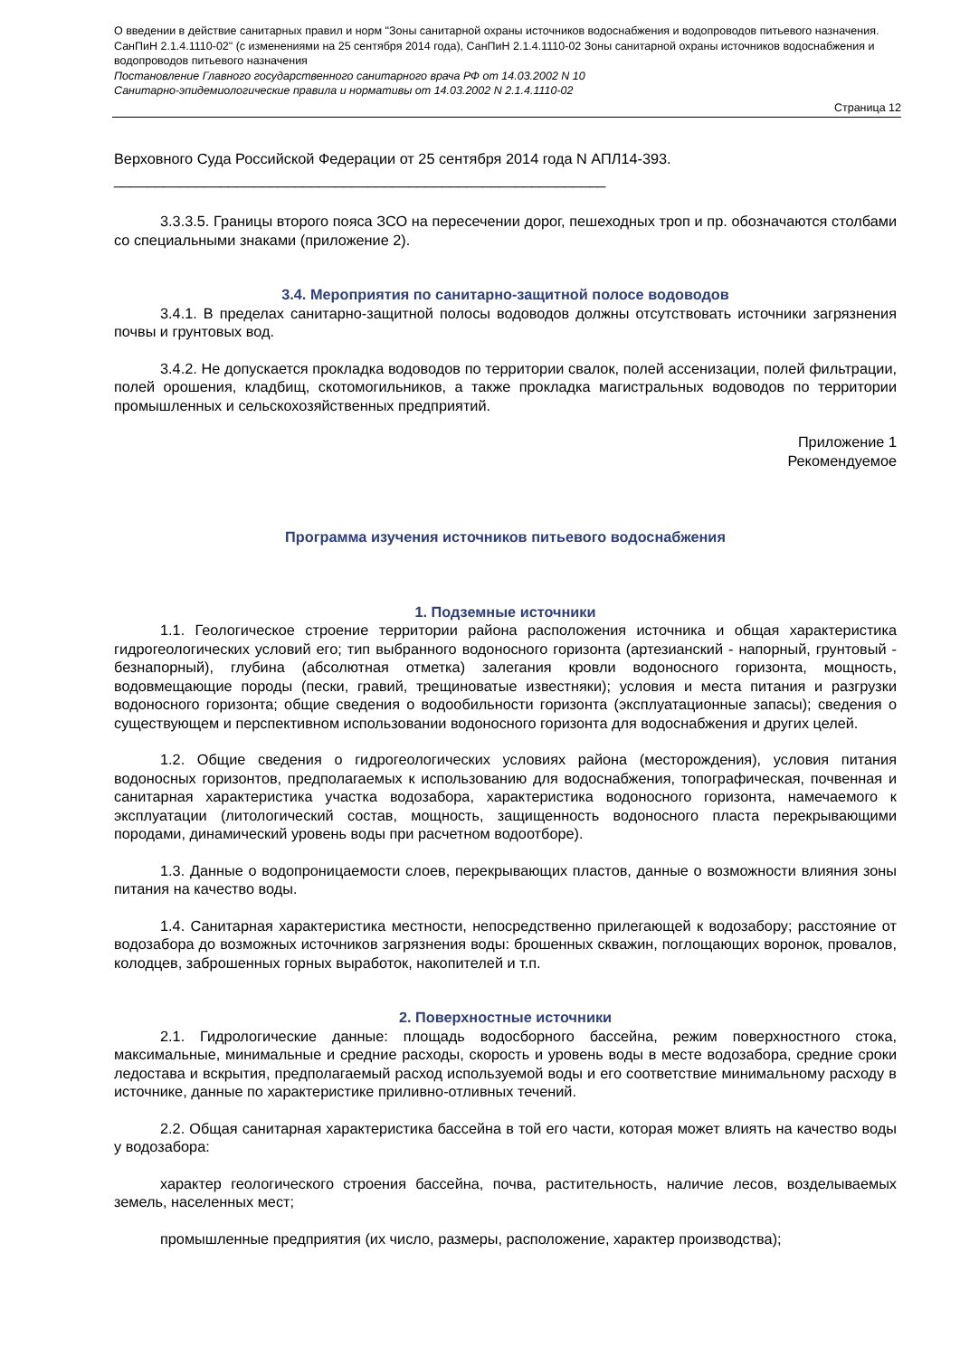О введении в действие санитарных правил и норм "Зоны санитарной охраны источников водоснабжения и водопроводов питьевого назначения. СанПиН 2.1.4.1110-02" (с изменениями на 25 сентября 2014 года), СанПиН 2.1.4.1110-02 Зоны санитарной охраны источников водоснабжения и водопроводов питьевого назначения
Постановление Главного государственного санитарного врача РФ от 14.03.2002 N 10
Санитарно-эпидемиологические правила и нормативы от 14.03.2002 N 2.1.4.1110-02
Страница 12
Верховного Суда Российской Федерации от 25 сентября 2014 года N АПЛ14-393.
____________________________________________________________
3.3.3.5. Границы второго пояса ЗСО на пересечении дорог, пешеходных троп и пр. обозначаются столбами со специальными знаками (приложение 2).
3.4. Мероприятия по санитарно-защитной полосе водоводов
3.4.1. В пределах санитарно-защитной полосы водоводов должны отсутствовать источники загрязнения почвы и грунтовых вод.
3.4.2. Не допускается прокладка водоводов по территории свалок, полей ассенизации, полей фильтрации, полей орошения, кладбищ, скотомогильников, а также прокладка магистральных водоводов по территории промышленных и сельскохозяйственных предприятий.
Приложение 1
Рекомендуемое
Программа изучения источников питьевого водоснабжения
1. Подземные источники
1.1. Геологическое строение территории района расположения источника и общая характеристика гидрогеологических условий его; тип выбранного водоносного горизонта (артезианский - напорный, грунтовый - безнапорный), глубина (абсолютная отметка) залегания кровли водоносного горизонта, мощность, водовмещающие породы (пески, гравий, трещиноватые известняки); условия и места питания и разгрузки водоносного горизонта; общие сведения о водообильности горизонта (эксплуатационные запасы); сведения о существующем и перспективном использовании водоносного горизонта для водоснабжения и других целей.
1.2. Общие сведения о гидрогеологических условиях района (месторождения), условия питания водоносных горизонтов, предполагаемых к использованию для водоснабжения, топографическая, почвенная и санитарная характеристика участка водозабора, характеристика водоносного горизонта, намечаемого к эксплуатации (литологический состав, мощность, защищенность водоносного пласта перекрывающими породами, динамический уровень воды при расчетном водоотборе).
1.3. Данные о водопроницаемости слоев, перекрывающих пластов, данные о возможности влияния зоны питания на качество воды.
1.4. Санитарная характеристика местности, непосредственно прилегающей к водозабору; расстояние от водозабора до возможных источников загрязнения воды: брошенных скважин, поглощающих воронок, провалов, колодцев, заброшенных горных выработок, накопителей и т.п.
2. Поверхностные источники
2.1. Гидрологические данные: площадь водосборного бассейна, режим поверхностного стока, максимальные, минимальные и средние расходы, скорость и уровень воды в месте водозабора, средние сроки ледостава и вскрытия, предполагаемый расход используемой воды и его соответствие минимальному расходу в источнике, данные по характеристике приливно-отливных течений.
2.2. Общая санитарная характеристика бассейна в той его части, которая может влиять на качество воды у водозабора:
характер геологического строения бассейна, почва, растительность, наличие лесов, возделываемых земель, населенных мест;
промышленные предприятия (их число, размеры, расположение, характер производства);